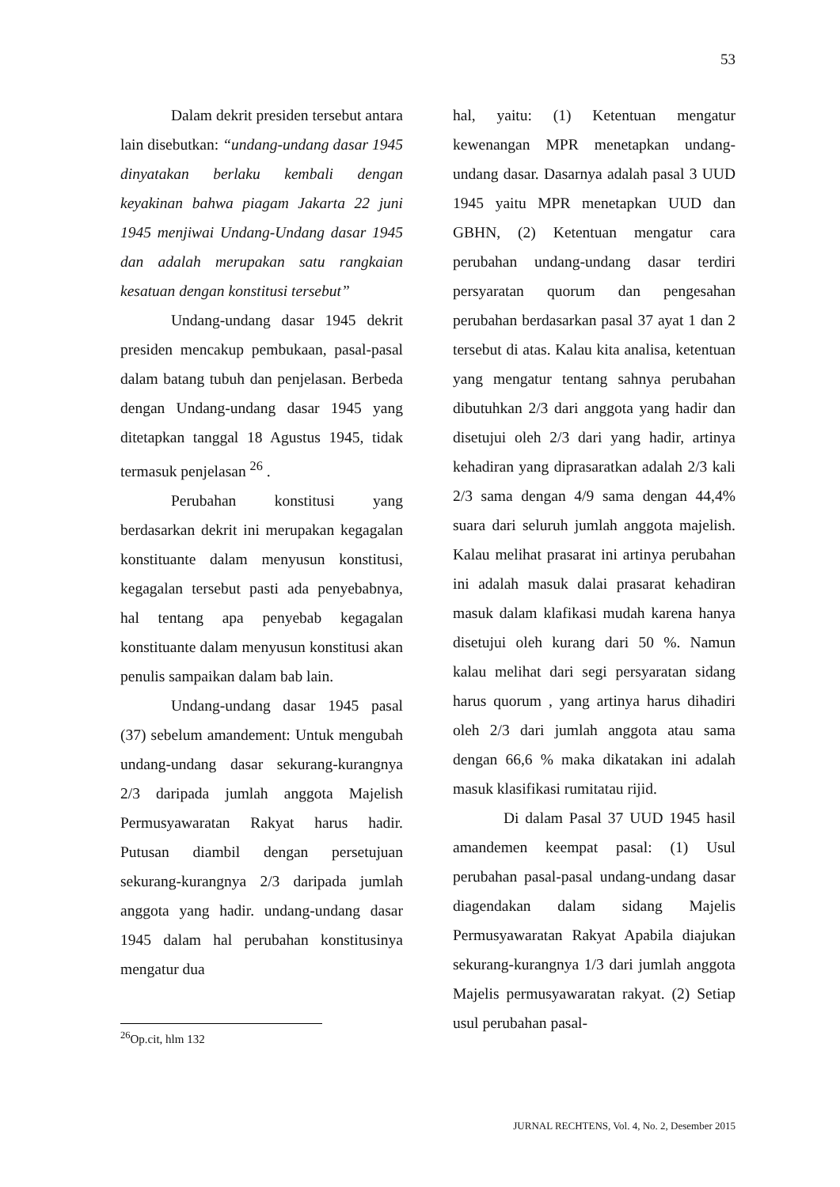53
Dalam dekrit presiden tersebut antara lain disebutkan: “undang-undang dasar 1945 dinyatakan berlaku kembali dengan keyakinan bahwa piagam Jakarta 22 juni 1945 menjiwai Undang-Undang dasar 1945 dan adalah merupakan satu rangkaian kesatuan dengan konstitusi tersebut”
Undang-undang dasar 1945 dekrit presiden mencakup pembukaan, pasal-pasal dalam batang tubuh dan penjelasan. Berbeda dengan Undang-undang dasar 1945 yang ditetapkan tanggal 18 Agustus 1945, tidak termasuk penjelasan <sup>26</sup> .
Perubahan konstitusi yang berdasarkan dekrit ini merupakan kegagalan konstituante dalam menyusun konstitusi, kegagalan tersebut pasti ada penyebabnya, hal tentang apa penyebab kegagalan konstituante dalam menyusun konstitusi akan penulis sampaikan dalam bab lain.
Undang-undang dasar 1945 pasal (37) sebelum amandement: Untuk mengubah undang-undang dasar sekurang-kurangnya 2/3 daripada jumlah anggota Majelish Permusyawaratan Rakyat harus hadir. Putusan diambil dengan persetujuan sekurang-kurangnya 2/3 daripada jumlah anggota yang hadir. undang-undang dasar 1945 dalam hal perubahan konstitusinya mengatur dua
<sup>26</sup> Op.cit, hlm 132
hal, yaitu: (1) Ketentuan mengatur kewenangan MPR menetapkan undang-undang dasar. Dasarnya adalah pasal 3 UUD 1945 yaitu MPR menetapkan UUD dan GBHN, (2) Ketentuan mengatur cara perubahan undang-undang dasar terdiri persyaratan quorum dan pengesahan perubahan berdasarkan pasal 37 ayat 1 dan 2 tersebut di atas. Kalau kita analisa, ketentuan yang mengatur tentang sahnya perubahan dibutuhkan 2/3 dari anggota yang hadir dan disetujui oleh 2/3 dari yang hadir, artinya kehadiran yang diprasaratkan adalah 2/3 kali 2/3 sama dengan 4/9 sama dengan 44,4% suara dari seluruh jumlah anggota majelish. Kalau melihat prasarat ini artinya perubahan ini adalah masuk dalai prasarat kehadiran masuk dalam klafikasi mudah karena hanya disetujui oleh kurang dari 50 %. Namun kalau melihat dari segi persyaratan sidang harus quorum , yang artinya harus dihadiri oleh 2/3 dari jumlah anggota atau sama dengan 66,6 % maka dikatakan ini adalah masuk klasifikasi rumitatau rijid.
Di dalam Pasal 37 UUD 1945 hasil amandemen keempat pasal: (1) Usul perubahan pasal-pasal undang-undang dasar diagendakan dalam sidang Majelis Permusyawaratan Rakyat Apabila diajukan sekurang-kurangnya 1/3 dari jumlah anggota Majelis permusyawaratan rakyat. (2) Setiap usul perubahan pasal-
JURNAL RECHTENS, Vol. 4, No. 2, Desember 2015